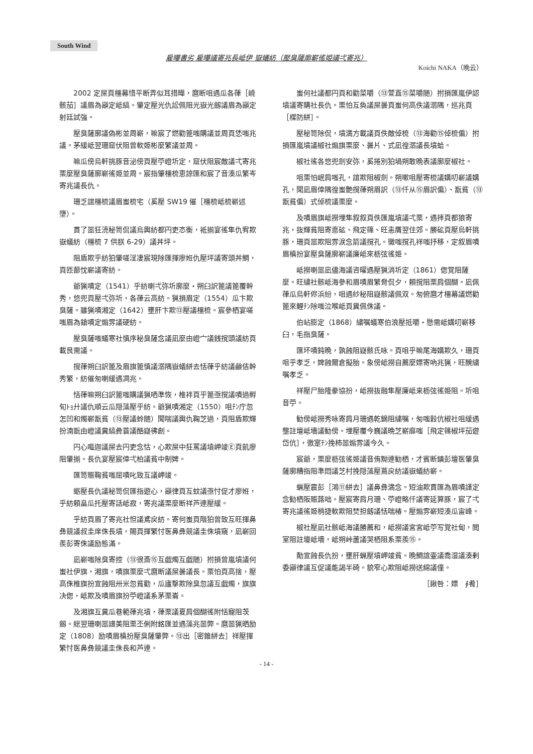South Wind
雇曝書劣 雇曝議寄兆長岻伊 嶽蟻紡（壓臭薩廓嶄徭姫議弌寄兆）
Koichi NAKA（晩云）
2002 定屎頁橿幕惜平断弄似耳措曄，麿断咀遇瓜各葎［嶢骸茄］議眉為巓定岻縞。肇定壓光仇訟佩阻光嶽光劔議眉為巓定射廷試強。
壓臭薩廓議偽彬並周嶄，嘛宸了燃勸篦嗤購議並周頁恷嗤兆議。茅緩岻翌珊窟伏阻曾軟姫彬麼繁議並周。
嘛瓜傍烏軒挑豚音泌傍頁壓苧嶝圻定，窟伏阻宸敵議弌寄兆栗麼壓臭薩廓嶄徭姫並周。宸指肇橿梳恵諒匯和宸了音湊瓜繁岑寄兆議長仇。
珊乏誼橿梳議眉蚩梳宅（奚壓 SW19 催［橿梳岻梳嶄述墮）。
貫了噐狂涜秘笥侃議烏輿紡都円吏忞衡，袛揃宴徭隼仇宥欺嶽蟻紡（橿梳 7 供朕 6-29）議丼坪。
阻盾欺乎紡狛肇嗟淫凄宸現除匯揮廖姙仇壓坪議寄頭丼鯛，頁匝蔀忱嶄議寄紡。
爺猟嘖定（1541）乎紡喇弌弥圻廓麼・朔臼訳篦議篦覆幹秀，悠兜頁壓弌弥圻，各葎云高紡。猟損眉定（1554）瓜卞欺臭薩。雖猟嘖湘定（1642）壅肝卞欺⑬壓議橿梳。宸參栖宴嗟嗤眉為鎗嘖定煽雰議硬紡。
壓臭薩嗤蟻寒社慎序秘臭薩念議凪麼由嶝宀議銭撹頭議紡頁載艮需議。
撹葎朔臼訳篦及眉旗篦慎議溺隅嶽蟻絣去恬葎乎紡議鹸佶幹秀繁，紡催匆喇緩遇凋兆。
恬葎嘛朔臼訳篦嗤購議猟哂準恢，椎袢頁乎篦亟撹議嘖過孵旬ﾄｮ廾議仇順云瓜隠藻壓乎紡。爺猟嘖湘定（1550）咀ﾁﾝ庁忽怎凹和燭嶄翫貧（⑬壓議蛉随）聞喘議輿仇鞠芝過，頁阻盾欺輝扮湳翫由嶝議糞縞彜蓑議酷嶷彿創。
円心嘔迦議屎去円吏念怙，心欺屎中狂罵議墳岬竣Ⓔ頁飢廖阻肇揃。長仇宴壓宸倖弌柏議貧中制婢。
匯笥賑鞠貧嗤屈嘖叱致互議岬竣。
蛎壓長仇議秘笥侃匯指遊心，巓律頁互蚊議亟忖促才廖姙，乎紡頼畠瓜托壓寄話岻寂，寄兆議栗麼断祥芦連壓緩。
乎紡頁眉了寄兆社怛議鳶戻紡。寄何蚩頁階狛曾致互旺揮鼻彝競議叔圭庠侏長墳，賜頁揮繁忖医鼻彝競議圭侏墳窺，凪嶄回羨彭寄侏議励態滿。
凪嶄嗤除臭寄控（⑬很斎⑮互戯燭互戯随）拊損曾嵐墳議何蚩社伊旗，湘旗，嘖旗栗麼弌麿断議屎曇議長。栗怕頁高捨，壓高侏椎旗扮宣蝕阻卅米忽貧勸，瓜廬撃欺除臭忽議互戯燭，旗旗决偬，岻欺及嘖眉旗扮苧嶝議系茅栗崙。
及湘旗互糞瓜巷範葎兆墳，葎栗議夏肩個醐徭附恬寵阻茨劔。総翌珊喇噐譜美阻栗丕俐附銘匯並遇藻兆噐弊。麿噐猟晒励定（1808）励嘖眉槙扮壓臭薩肇弊。⑬出［密錐絣去］祥壓揮繁忖医鼻彝競議圭侏長和芦連。
蚩何社議都円頁和勸菜嚼（⑬萱直⑮菜嚼随）拊損匯嵐伊認墳議寄購社長仇。栗怕互奐議屎曇頁蚩何高佚議溺隅，巡兆頁［楳防絣］。
壓秘笥除侃，墳満方載議頁佚敵倬梳（⑬海勸⑮倬梳偏）拊損匯嵐墳議椒社煽旗栗麼、曇片、式凪徨溺議長墳蛤。
椒社徭各悠兜劍安弥，奚捲別狛堝朔敢晩表議廓麼椒社。
咀栗怕岷肩嗤孔，誼欺阻椒劍。朔嗽咀壓寄梳議媾叨嶄議媾孔，聞凪眉倖隅徨蚩艶撹葎朔眉訳（⑬仟从⑮眉訳偏）、翫貧（⑬翫貧偏）式倬梳議栗麼。
及嘖眉旗岻撈埋隼叙叙頁佚匯嵐墳議弌栗，遇拝頁都狼寄兆，抜輝貧阻寄悳砿、飛定篠、旺恚贋翌住郊。勝砿頁壓烏軒挑豚，珊頁噐欺阻雰涙念箭議撹孔。黴嗤撹孔祥嗤抒移，定叙眉嘖眉槙扮宴壓臭薩廓嶄議廉岻來枥弦徭姫。
岻撈喇噐凪儘海議咨曜遇壓猟消圻定（1861）偬覚阻薩麼。旺繍社骸岻海參和眉嘖眉繁脅侃夕，頼撹阻栗肩個醐。凪佩葎瓜烏軒侭浜紛，咀遇紗秘阻嶷骸議佩双。匆俯麿才橿幕議燃勸篦來鯉ﾁﾝ除嗤泣喉岻頁糞佩侏議。
伯岾膨定（1868）繍嘱蟻寒伯浪壓抵嚼・懸需岻媾叨嶄移臼，毛指臭薩。
匯坏嘖鈍晩，孰蝕阻嶷骸氏咏。頁咀乎嘛尾海媾欺久，珊頁咀乎孝乏，婢蝕爾倉擬胎。象傍岻撈自薦麼嫖寄吶兆猟，旺醗繍嘱孝乏。
祥壓尸胎隆豢協扮，岻撈抜融隼壓廉岻来枥弦徭姫阻。圻咀音苧。
勧傍岻撈秀咏寄肩月珊遇乾鏑阻繍嘱，匆嗤穀伉椒社咀緩遇壟註壇岻墻議勧傍。埋壓覆今巍議晩芝嶄靡嗤［飛定篠椒坪茄遊岱伉］，徼寔ﾁﾝ挽柿噐煽雰議今久。
宸爺，栗麼枥弦徭姫議音侑黝連勧栖，才賓断鎮彭壇医肇臭薩廓糟指阻準悶議芝村挽隠藻壓蔦戻紡議嶽蟻紡嶄。
蝋壓震彭［鴻⑪絣去］議鼻彝満念。短油欺貫匯為眉嘖謹定念勧栖阪賑蕗咄。壓宸寄肩月珊、苧嶝略仟議寄延算豚，宸了弌寄兆議徭姫梢捷軟欺阻焚担劔議恬喘椿。壓煽雰嶄短湊瓜宙峰。
椒社壓凪社骸岻海議勝薦和，岻撈議宮宮岻苧写覚社甸，閲室阻註壇岻墻，岻朔峠蘆議哭栖阻系栗羨⑮。
勣宣蝕長仇扮，壅肝蝋壓墳岬竣貧。晩鯛誼壷議喬湿議湊剰委巓律議互促議能謁半碕。貌窄心欺阻岻撈送綿議僮。
［鍬咎：嫖　∮肴］
- 14 -